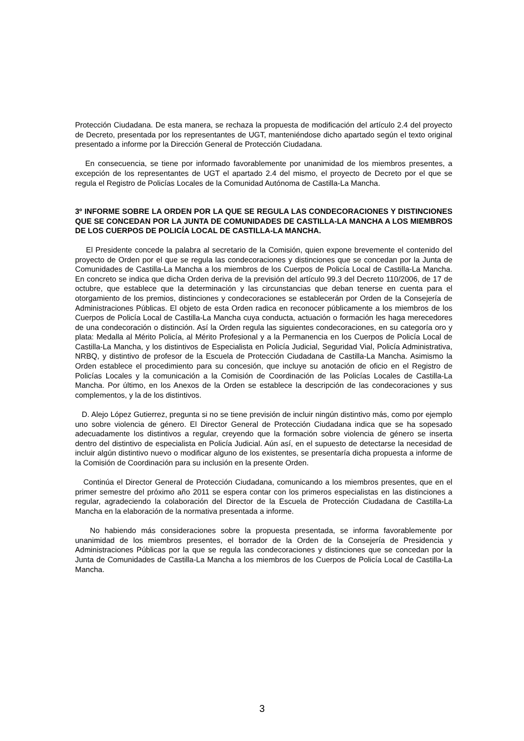Protección Ciudadana. De esta manera, se rechaza la propuesta de modificación del artículo 2.4 del proyecto de Decreto, presentada por los representantes de UGT, manteniéndose dicho apartado según el texto original presentado a informe por la Dirección General de Protección Ciudadana.
En consecuencia, se tiene por informado favorablemente por unanimidad de los miembros presentes, a excepción de los representantes de UGT el apartado 2.4 del mismo, el proyecto de Decreto por el que se regula el Registro de Policías Locales de la Comunidad Autónoma de Castilla-La Mancha.
3º INFORME SOBRE LA ORDEN POR LA QUE SE REGULA LAS CONDECORACIONES Y DISTINCIONES QUE SE CONCEDAN POR LA JUNTA DE COMUNIDADES DE CASTILLA-LA MANCHA A LOS MIEMBROS DE LOS CUERPOS DE POLICÍA LOCAL DE CASTILLA-LA MANCHA.
El Presidente concede la palabra al secretario de la Comisión, quien expone brevemente el contenido del proyecto de Orden por el que se regula las condecoraciones y distinciones que se concedan por la Junta de Comunidades de Castilla-La Mancha a los miembros de los Cuerpos de Policía Local de Castilla-La Mancha. En concreto se indica que dicha Orden deriva de la previsión del artículo 99.3 del Decreto 110/2006, de 17 de octubre, que establece que la determinación y las circunstancias que deban tenerse en cuenta para el otorgamiento de los premios, distinciones y condecoraciones se establecerán por Orden de la Consejería de Administraciones Públicas. El objeto de esta Orden radica en reconocer públicamente a los miembros de los Cuerpos de Policía Local de Castilla-La Mancha cuya conducta, actuación o formación les haga merecedores de una condecoración o distinción. Así la Orden regula las siguientes condecoraciones, en su categoría oro y plata: Medalla al Mérito Policía, al Mérito Profesional y a la Permanencia en los Cuerpos de Policía Local de Castilla-La Mancha, y los distintivos de Especialista en Policía Judicial, Seguridad Vial, Policía Administrativa, NRBQ, y distintivo de profesor de la Escuela de Protección Ciudadana de Castilla-La Mancha. Asimismo la Orden establece el procedimiento para su concesión, que incluye su anotación de oficio en el Registro de Policías Locales y la comunicación a la Comisión de Coordinación de las Policías Locales de Castilla-La Mancha. Por último, en los Anexos de la Orden se establece la descripción de las condecoraciones y sus complementos, y la de los distintivos.
D. Alejo López Gutierrez, pregunta si no se tiene previsión de incluir ningún distintivo más, como por ejemplo uno sobre violencia de género. El Director General de Protección Ciudadana indica que se ha sopesado adecuadamente los distintivos a regular, creyendo que la formación sobre violencia de género se inserta dentro del distintivo de especialista en Policía Judicial. Aún así, en el supuesto de detectarse la necesidad de incluir algún distintivo nuevo o modificar alguno de los existentes, se presentaría dicha propuesta a informe de la Comisión de Coordinación para su inclusión en la presente Orden.
Continúa el Director General de Protección Ciudadana, comunicando a los miembros presentes, que en el primer semestre del próximo año 2011 se espera contar con los primeros especialistas en las distinciones a regular, agradeciendo la colaboración del Director de la Escuela de Protección Ciudadana de Castilla-La Mancha en la elaboración de la normativa presentada a informe.
No habiendo más consideraciones sobre la propuesta presentada, se informa favorablemente por unanimidad de los miembros presentes, el borrador de la Orden de la Consejería de Presidencia y Administraciones Públicas por la que se regula las condecoraciones y distinciones que se concedan por la Junta de Comunidades de Castilla-La Mancha a los miembros de los Cuerpos de Policía Local de Castilla-La Mancha.
3